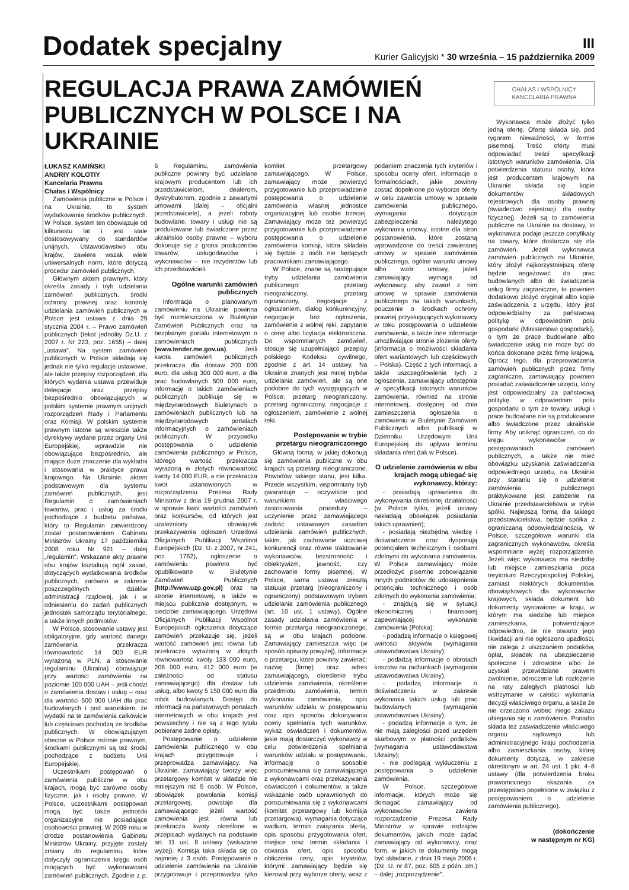Dodatek specjalny
III
Kurier Galicyjski * 30 września – 15 października 2009
REGULACJA PRAWA ZAMÓWIEŃ PUBLICZNYCH W POLSCE I NA UKRAINIE
ŁUKASZ KAMIŃSKI
ANDRIY KOLOTIY
Kancelaria Prawna
Chałas i Wspólnicy
Zamówienia publiczne w Polsce i na Ukrainie, to system wydatkowania środków publicznych. W Polsce, system ten obowiązuje od kilkunastu lat i jest stale dostosowywany do standardów unijnych. Ustawodawstwo obu krajów, zawiera wszak wiele uniwersalnych norm, które dotyczą procedur zamówień publicznych.
Głównym aktem prawnym, który określa zasady i tryb udzielania zamówień publicznych, środki ochrony prawnej oraz kontrolę udzielania zamówień publicznych w Polsce jest ustawa z dnia 29 stycznia 2004 r. – Prawo zamówień publicznych (tekst jednolity Dz.U. z 2007 r. Nr 223, poz. 1655) – dalej „ustawa". Na system zamówień publicznych w Polsce składają się jednak nie tylko regulacje ustawowe, ale także przepisy rozporządzeń, dla których wydania ustawa przewiduje delegacje oraz przepisy bezpośrednio obowiązujących w polskim systemie prawnym unijnych rozporządzeń Rady i Parlamentu oraz Komisji. W polskim systemie prawnym istotne są wreszcie także dyrektywy wydane przez organy Unii Europejskiej, wprawdzie nie obowiązujące bezpośrednio, ale mające duże znaczenie dla wykładni i stosowania w praktyce prawa krajowego. Na Ukrainie, aktem podstawowym dla systemu zamówień publicznych, jest Regulamin o zamówieniach towarów, prac i usług za środki pochodzące z budżetu państwa, który to Regulamin zatwierdzony został postanowieniem Gabinetu Ministrów Ukrainy 17 października 2008 roku Nr 921 – dalej „regulamin". Wskazane akty prawne obu krajów kształtują ogół zasad, dotyczących wydatkowania środków publicznych, zarówno w zakresie poszczególnych działów administracji rządowej, jak i w odniesieniu do zadań publicznych jednostek samorządu terytorialnego, a także innych podmiotów.
W Polsce, stosowanie ustawy jest obligatoryjne, gdy wartość danego zamówienia przekracza równowartość 14 000 EUR wyrażoną w PLN, a stosowanie regulaminu (Ukraina) obowiązuje przy wartości zamówienia na poziomie 100 000 UAH – jeśli chodzi o zamówienia dostaw i usług – oraz dla wartości 500 000 UAH dla prac budowlanych i pod warunkiem, że wydatki na te zamówienia całkowicie lub częściowo pochodzą ze środków publicznych. W obowiązującym obecnie w Polsce reżimie prawnym, środkami publicznymi są też środki pochodzące z budżetu Unii Europejskiej.
Uczestnikami postępowań o zamówienia publiczne w obu krajach, mogą być zarówno osoby fizyczne, jak i osoby prawne. W Polsce, uczestnikami postępowań mogą być także jednostki organizacyjne nie posiadające osobowości prawnej. W 2009 roku w drodze postanowienia Gabinetu Ministrów Ukrainy, przyjęte zostały zmiany do regulaminu, które dotyczyły ograniczenia kręgu osób mogących być wykonawcami zamówień publicznych. Zgodnie z p. 6 Regulaminu, zamówienia publiczne powinny być udzielane krajowym producentom lub ich przedstawicielom, dealerom, dystrybutorom, zgodnie z zawartymi umowami (dalej – oficjalni przedstawiciele), a jeżeli roboty budowlane, towary i usługi nie są produkowane lub świadczone przez ukraińskie osoby prawne – wyboru dokonuje się z grona producentów towarów, usługodawców i wykonawców – nie rezydentów lub ich przedstawicieli.
Ogólne warunki zamówień publicznych
Informacja o planowanym zamówieniu na Ukrainie powinna być rozmieszczona w Biuletynie Zamówień Publicznych oraz na bezpłatnym portalu internetowym o zamówieniach publicznych (www.tender.me.gov.ua). Jeśli kwota zamówień publicznych przekracza dla dostaw 200 000 euro, dla usług 300 000 euro, a dla prac budowlanych 500 000 euro, informację o takich zamówieniach publicznych publikuje się w międzynarodowych biuletynach o zamówieniach publicznych lub na międzynarodowych portalach informacyjnych o zamówieniach publicznych. W przypadku postępowania o udzielenie zamówienia publicznego w Polsce, którego wartość przekracza wyrażoną w złotych równowartość kwoty 14 000 EUR, a nie przekracza kwot ustanowionych w rozporządzeniu Prezesa Rady Ministrów z dnia 19 grudnia 2007 r. w sprawie kwot wartości zamówień oraz konkursów, od których jest uzależniony obowiązek przekazywania ogłoszeń Urzędowi Oficjalnych Publikacji Wspólnot Europejskich (Dz. U. z 2007, nr 241, poz. 1762), ogłoszenie o zamówieniu powinno być opublikowane w Biuletynie Zamówień Publicznych (http://www.uzp.gov.pl) oraz na stronie internetowej, a także w miejscu publicznie dostępnym, w siedzibie zamawiającego. Urzędowi Oficjalnych Publikacji Wspólnot Europejskich ogłoszenia dotyczące zamówień przekazuje się, jeżeli wartość zamówień jest równa lub przekracza wyrażoną w złotych równowartość kwoty 133 000 euro, 206 000 euro, 412 000 euro (w zależności od statusu zamawiającego) dla dostaw lub usług, albo kwoty 5 150 000 euro dla robót budowlanych. Dostęp do informacji na państwowych portalach internetowych w obu krajach jest powszechny i nie są z tego tytułu pobierane żadne opłaty.
Postępowanie o udzielenie zamówienia publicznego w obu krajach przygotowuje i przeprowadza zamawiający. Na Ukrainie, zamawiający tworzy więc przetargowy komitet w składzie nie mniejszym niż 5 osób. W Polsce, obowiązek powołania komisji przetargowej, powstaje dla zamawiającego jeżeli wartość zamówienia jest równa lub przekracza kwoty określone w przepisach wydanych na podstawie art. 11 ust. 8 ustawy (wskazane wyżej). Komisja taka składa się co najmniej z 3 osób. Postępowanie o udzielenie zamówienia na Ukrainie przygotowuje i przeprowadza tylko komitet przetargowy zamawiającego. W Polsce, zamawiający może powierzyć przygotowanie lub przeprowadzenie postępowania o udzielenie zamówienia własnej jednostce organizacyjnej lub osobie trzeciej. Zamawiający może też powierzyć przygotowanie lub przeprowadzenie postępowania o udzielenie zamówienia komisji, która składała się będzie z osób nie będących pracownikami zamawiającego.
W Polsce, znane są następujące tryby udzielania zamówienia publicznego: przetarg nieograniczony, przetarg ograniczony, negocjacje z ogłoszeniem, dialog konkurencyjny, negocjacje bez ogłoszenia, zamówienie z wolnej ręki, zapytanie o cenę albo licytacja elektroniczna. Do wspomnianych zamówień, stosuje się uzupełniająco przepisy polskiego Kodeksu cywilnego, zgodnie z art. 14 ustawy. Na Ukrainie znanych jest mniej trybów udzielania zamówień, ale są one podobne do tych występujących w Polsce: przetarg nieograniczony, przetarg ograniczony, negocjacje z ogłoszeniem, zamówienie z wolnej reki.
Postępowanie w trybie przetargu nieograniczonego
Główną formą, w jakiej dokonują się zamówienia publiczne w obu krajach są przetargi nieograniczone. Powodów takiego stanu, jest kilka. Przede wszystkim, wspomniany tryb gwarantuje – oczywiście pod warunkiem właściwego zastosowania procedury – uczynienie przez zamawiającego zadość ustawowym zasadom udzielania zamówień publicznych, takim, jak zachowanie uczciwej konkurencji oraz równe traktowanie wykonawców, bezstronność i obiektywizm, jawność, czy zachowanie formy pisemnej. W Polsce, sama ustawa zresztą statuuje przetarg (nieograniczony i ograniczony) podstawowym trybem udzielania zamówienia publicznego (art. 10 ust. 1 ustawy). Ogólne zasady udzielania zamówienia w formie przetargu nieograniczonego, są w obu krajach podobne. Zamawiający zamieszcza więc (w sposób opisany powyżej), informacje o przetargu, które powinny zawierać: nazwę (firmę) oraz adres zamawiającego, określenie trybu udzielenia zamówienia, określenie przedmiotu zamówienia, termin wykonania zamówienia, opis warunków udziału w postępowaniu oraz opis sposobu dokonywania oceny spełniania tych warunków, wykaz oświadczeń i dokumentów, jakie mają dostarczyć wykonawcy w celu potwierdzenia spełniania warunków udziału w postępowaniu, informację o sposobie porozumiewania się zamawiającego z wykonawcami oraz przekazywania oświadczeń i dokumentów, a także wskazanie osób uprawnionych do porozumiewania się z wykonawcami (komitet przetargowy lub komisja przetargowa), wymagania dotyczące wadium, termin związania ofertą, opis sposobu przygotowania ofert, miejsce oraz termin składania i otwarcia ofert, opis sposobu obliczenia ceny, opis kryteriów, którymi zamawiający będzie się kierował przy wyborze oferty, wraz z podaniem znaczenia tych kryteriów i sposobu oceny ofert, informacje o formalnościach, jakie powinny zostać dopełnione po wyborze oferty w celu zawarcia umowy w sprawie zamówienia publicznego, wymagania dotyczące zabezpieczenia należytego wykonania umowy, istotne dla stron postanowienia, które zostaną wprowadzone do treści zawieranej umowy w sprawie zamówienia publicznego, ogólne warunki umowy albo wzór umowy, jeżeli zamawiający wymaga od wykonawcy, aby zawarł z nim umowę w sprawie zamówienia publicznego na takich warunkach, pouczenie o środkach ochrony prawnej przysługujących wykonawcy w toku postępowania o udzielenie zamówienia, a także inne informacje umożliwiające stronie złożenie oferty (informacja o możliwości składania ofert wariantowych lub częściowych – Polska). Część z tych informacji, a także uszczegółowienie tych z ogłoszenia, zamawiający udostępnia w specyfikacji istotnych warunków zamówienia, również na stronie internetowej, dostępnej od dnia zamieszczenia ogłoszenia o zamówieniu w Biuletynie Zamówień Publicznych albo publikacji w Dzienniku Urzędowym Unii Europejskiej do upływu terminu składania ofert (tak w Polsce).
O udzielenie zamówienia w obu krajach mogą ubiegać się wykonawcy, którzy:
- posiadają uprawnienia do wykonywania określonej działalności (w Polsce tylko, jeżeli ustawy nakładają obowiązek posiadania takich uprawnień);
- posiadają niezbędną wiedzę i doświadczenie oraz dysponują potencjałem technicznym i osobami zdolnymi do wykonania zamówienia. W Polsce zamawiający może przedłożyć pisemne zobowiązanie innych podmiotów do udostępnienia potencjału technicznego i osób zdolnych do wykonania zamówienia;
- znajdują się w sytuacji ekonomicznej i finansowej zapewniającej wykonanie zamówienia (Polska);
- podadzą informacje o księgowej wartości aktywów (wymagania ustawodawstwa Ukrainy);
- podadzą informacje o obrotach kosztów na rachunkach (wymagania ustawodawstwa Ukrainy);
- podadzą informacje o doświadczeniu w zakresie wykonania takich usług lub prac budowlanych (wymagania ustawodawstwa Ukrainy);
- podadzą informacje o tym, że nie mają zaległości przed urzędem skarbowym w płatności podatków (wymagania ustawodawstwa Ukrainy);
- nie podlegają wykluczeniu z postępowania o udzielenie zamówienia.
W Polsce, szczegółowe informacje, których może się domagać zamawiający od wykonawców zawiera rozporządzenie Prezesa Rady Ministrów w sprawie rodzajów dokumentów, jakich może żądać zamawiający od wykonawcy, oraz form, w jakich te dokumenty mogą być składane, z dnia 19 maja 2006 r. (Dz. U. nr 87, poz. 605 z późn. zm.) – dalej „rozporządzenie".
CHAŁAS I WSPÓLNICY
KANCELARIA PRAWNA
Wykonawca może złożyć tylko jedną ofertę. Ofertę składa się, pod rygorem nieważności, w formie pisemnej. Treść oferty musi odpowiadać treści specyfikacji istotnych warunków zamówienia. Dla potwierdzenia statusu osoby, która jest producentem krajowym na Ukrainie składa się kopie dokumentów składowych rejestrowych dla osoby prawnej (świadectwo rejestracji dla osoby fizycznej). Jeżeli są to zamówienia publiczne na Ukrainie na dostawy, to wykonawca podaje jeszcze certyfikaty na towary, które dostarcza się dla zamówień. Jeżeli wykonawca zamówień publicznych na Ukrainie, który złożył najkorzystniejszą ofertę będzie angażować do prac budowlanych albo do świadczenia usług firmy zagraniczne, to powinien dodatkowo złożyć oryginał albo kopie zaświadczenia z urzędu, który jest odpowiedzialny za państwową politykę w odpowiednim polu gospodarki (Ministerstwo gospodarki), o tym że prace budowlane albo świadczenie usług nie może być do końca dokonane przez firmę krajową. Oprócz tego, dla przeprowadzenia zamówień publicznych przez firmy zagraniczne, zamawiający powinien posiadać zaświadczenie urzędu, który jest odpowiedzialny za państwową politykę w odpowiednim polu gospodarki o tym że towary, usługi i prace budowlane nie są produkowane albo świadczone przez ukraińskie firmy. Aby uniknąć ograniczeń, co do kręgu wykonawców w postępowaniach zamówień publicznych, a także nie mieć obowiązku uzyskania zaświadczenia odpowiedniego urzędu, na Ukrainie przy staraniu się o udzielenie zamówienia publicznego praktykowane jest założenie na Ukrainie przedstawicielstwa w trybie spółki. Najlepszą formą dla takiego przedstawicielstwa, będzie spółka z ograniczaną odpowiedzialnością. W Polsce, szczegółowe warunki dla zagranicznych wykonawców, określa wspomniane wyżej rozporządzenie. Jeżeli więc wykonawca ma siedzibę lub miejsce zamieszkania poza terytorium Rzeczypospolitej Polskiej, zamiast niektórych dokumentów, obowiązkowych dla wykonawców krajowych, składa dokument lub dokumenty wystawione w kraju, w którym ma siedzibę lub miejsce zamieszkania, potwierdzające odpowiednio, że nie otwarto jego likwidacji ani nie ogłoszono upadłości, nie zalega z uiszczaniem podatków, opłat, składek na ubezpieczenie społeczne i zdrowotne albo że uzyskał przewidziane prawem zwolnienie, odroczenie lub rozłożenie na raty zaległych płatności lub wstrzymanie w całości wykonania decyzji właściwego organu, a także że nie orzeczono wobec niego zakazu ubiegania się o zamówienie. Ponadto składa też zaświadczenie właściwego organu sądowego lub administracyjnego kraju pochodzenia albo zamieszkania osoby, której dokumenty dotyczą, w zakresie określonym w art. 24 ust. 1 pkt. 4–8 ustawy (dla potwierdzenia braku prawomocnego skazania za przestępstwo popełnione w związku z postępowaniem o udzielenie zamówienia publicznego).
(dokończenie
w następnym nr KG)